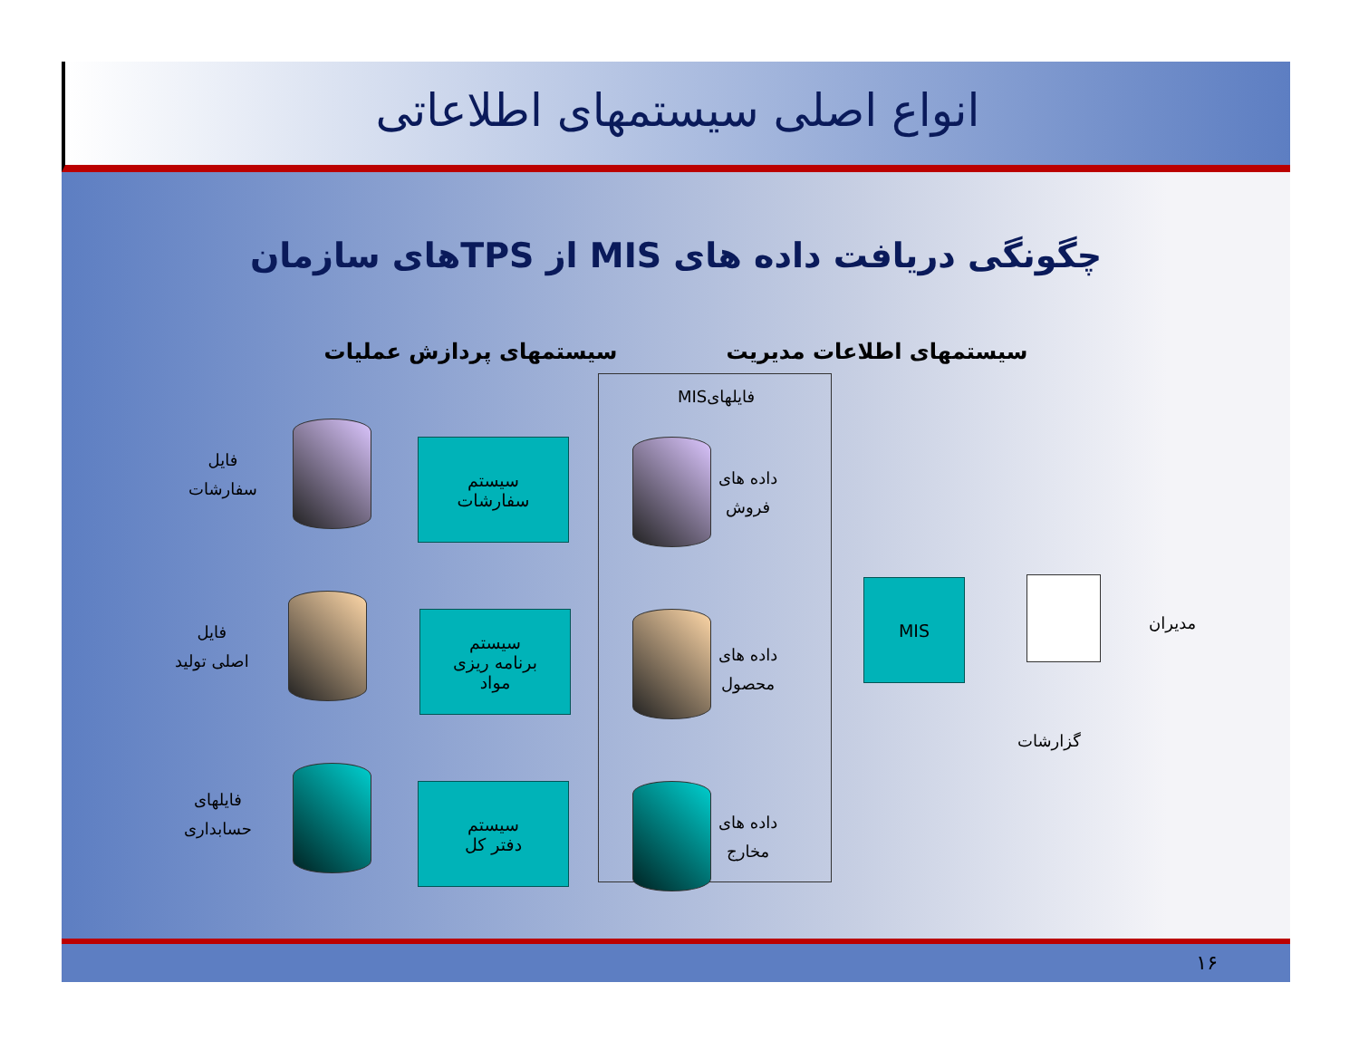انواع اصلی سیستمهای اطلاعاتی
چگونگی دریافت داده های MIS از TPSهای سازمان
سیستمهای اطلاعات مدیریت سیستمهای پردازش عملیات
فایلهایMIS
فایل
سفارشات
سیستم
سفارشات
داده های
فروش
فایل
اصلی تولید
سیستم
برنامه ریزی
مواد
داده های
محصول
MIS
مدیران
گزارشات
فایلهای
حسابداری
سیستم
دفتر کل
داده های
مخارج
۱۶